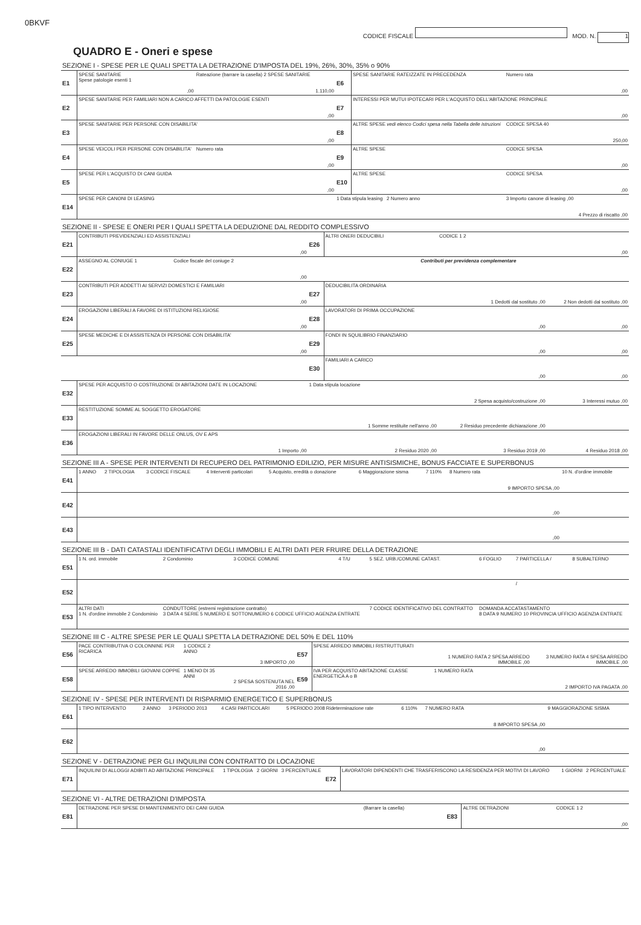0BKVF
CODICE FISCALE MOD. N. 1
QUADRO E - Oneri e spese
SEZIONE I - SPESE PER LE QUALI SPETTA LA DETRAZIONE D'IMPOSTA DEL 19%, 26%, 30%, 35% o 90%
| E1 | SPESE SANITARIE Spese patologie esenti 1 | ,00 | Rateazione (barrare la casella) 2 SPESE SANITARIE | 1.110,00 | E6 | SPESE SANITARIE RATEIZZATE IN PRECEDENZA | Numero rata | ,00 |
| E2 | SPESE SANITARIE PER FAMILIARI NON A CARICO AFFETTI DA PATOLOGIE ESENTI | | | ,00 | E7 | INTERESSI PER MUTUI IPOTECARI PER L'ACQUISTO DELL'ABITAZIONE PRINCIPALE | | ,00 |
| E3 | SPESE SANITARIE PER PERSONE CON DISABILITA' | | | ,00 | E8 | ALTRE SPESE vedi elenco Codici spesa nella Tabella delle istruzioni | CODICE SPESA 40 | 250,00 |
| E4 | SPESE VEICOLI PER PERSONE CON DISABILITA' | | Numero rata | ,00 | E9 | ALTRE SPESE | CODICE SPESA | ,00 |
| E5 | SPESE PER L'ACQUISTO DI CANI GUIDA | | | ,00 | E10 | ALTRE SPESE | CODICE SPESA | ,00 |
| E14 | SPESE PER CANONI DI LEASING | | | | 1 Data stipula leasing 2 Numero anno | | 3 Importo canone di leasing ,00 | 4 Prezzo di riscatto ,00 |
SEZIONE II - SPESE E ONERI PER I QUALI SPETTA LA DEDUZIONE DAL REDDITO COMPLESSIVO
| E21 | CONTRIBUTI PREVIDENZIALI ED ASSISTENZIALI | | ,00 | E26 | ALTRI ONERI DEDUCIBILI | CODICE 1 2 | ,00 |
| E22 | ASSEGNO AL CONIUGE 1 | Codice fiscale del coniuge 2 | ,00 | Contributi per previdenza complementare | | | |
| E23 | CONTRIBUTI PER ADDETTI AI SERVIZI DOMESTICI E FAMILIARI | | ,00 | E27 | DEDUCIBILITA ORDINARIA | 1 Dedotti dal sostituto ,00 | 2 Non dedotti dal sostituto ,00 |
| E24 | EROGAZIONI LIBERALI A FAVORE DI ISTITUZIONI RELIGIOSE | | ,00 | E28 | LAVORATORI DI PRIMA OCCUPAZIONE | ,00 | ,00 |
| E25 | SPESE MEDICHE E DI ASSISTENZA DI PERSONE CON DISABILITA' | | ,00 | E29 | FONDI IN SQUILIBRIO FINANZIARIO | ,00 | ,00 |
| | | | | E30 | FAMILIARI A CARICO | ,00 | ,00 |
| E32 | SPESE PER ACQUISTO O COSTRUZIONE DI ABITAZIONI DATE IN LOCAZIONE | | | 1 Data stipula locazione | | 2 Spesa acquisto/costruzione ,00 | 3 Interessi mutuo ,00 |
| E33 | RESTITUZIONE SOMME AL SOGGETTO EROGATORE | | | 1 Somme restituite nell'anno ,00 | | 2 Residuo precedente dichiarazione ,00 | |
| E36 | EROGAZIONI LIBERALI IN FAVORE DELLE ONLUS, OV E APS | | 1 Importo ,00 | 2 Residuo 2020 ,00 | | 3 Residuo 2019 ,00 | 4 Residuo 2018 ,00 |
SEZIONE III A - SPESE PER INTERVENTI DI RECUPERO DEL PATRIMONIO EDILIZIO, PER MISURE ANTISISMICHE, BONUS FACCIATE E SUPERBONUS
| E41 | 1 ANNO | 2 TIPOLOGIA | 3 CODICE FISCALE | 4 Interventi particolari | 5 Acquisto, eredità o donazione | 6 Maggiorazione sisma | 7 110% | 8 Numero rata | 9 IMPORTO SPESA ,00 | 10 N. d'ordine immobile |
| E42 | | | | | | | | | ,00 | |
| E43 | | | | | | | | | ,00 | |
SEZIONE III B - DATI CATASTALI IDENTIFICATIVI DEGLI IMMOBILI E ALTRI DATI PER FRUIRE DELLA DETRAZIONE
| E51 | 1 N. ord. immobile | 2 Condominio | 3 CODICE COMUNE | 4 T/U | 5 SEZ. URB./COMUNE CATAST. | 6 FOGLIO | 7 PARTICELLA / | 8 SUBALTERNO |
| E52 | | | | | | | / | |
| E53 | ALTRI DATI 1 N. d'ordine immobile 2 Condominio | CONDUTTORE (estremi registrazione contratto) 3 DATA 4 SERIE 5 NUMERO E SOTTONUMERO 6 CODICE UFFICIO AGENZIA ENTRATE | | | 7 CODICE IDENTIFICATIVO DEL CONTRATTO | DOMANDA ACCATASTAMENTO 8 DATA 9 NUMERO 10 PROVINCIA UFFICIO AGENZIA ENTRATE | | |
SEZIONE III C - ALTRE SPESE PER LE QUALI SPETTA LA DETRAZIONE DEL 50% E DEL 110%
| E56 | PACE CONTRIBUTIVA O COLONNINE PER RICARICA | 1 CODICE 2 ANNO | 3 IMPORTO ,00 | E57 | SPESE ARREDO IMMOBILI RISTRUTTURATI | 1 NUMERO RATA 2 SPESA ARREDO IMMOBILE ,00 | 3 NUMERO RATA 4 SPESA ARREDO IMMOBILE ,00 |
| E58 | SPESE ARREDO IMMOBILI GIOVANI COPPIE | 1 MENO DI 35 ANNI | 2 SPESA SOSTENUTA NEL 2016 ,00 | E59 | IVA PER ACQUISTO ABITAZIONE CLASSE ENERGETICA A o B | 1 NUMERO RATA | 2 IMPORTO IVA PAGATA ,00 |
SEZIONE IV - SPESE PER INTERVENTI DI RISPARMIO ENERGETICO E SUPERBONUS
| E61 | 1 TIPO INTERVENTO | 2 ANNO | 3 PERIODO 2013 | 4 CASI PARTICOLARI | 5 PERIODO 2008 Rideterminazione rate | 6 110% | 7 NUMERO RATA | 8 IMPORTO SPESA ,00 | 9 MAGGIORAZIONE SISMA |
| E62 | | | | | | | | ,00 | |
SEZIONE V - DETRAZIONE PER GLI INQUILINI CON CONTRATTO DI LOCAZIONE
| E71 | INQUILINI DI ALLOGGI ADIBITI AD ABITAZIONE PRINCIPALE | 1 TIPOLOGIA | 2 GIORNI | 3 PERCENTUALE | E72 | LAVORATORI DIPENDENTI CHE TRASFERISCONO LA RESIDENZA PER MOTIVI DI LAVORO | 1 GIORNI | 2 PERCENTUALE |
SEZIONE VI - ALTRE DETRAZIONI D'IMPOSTA
| E81 | DETRAZIONE PER SPESE DI MANTENIMENTO DEI CANI GUIDA | (Barrare la casella) | E83 | ALTRE DETRAZIONI | CODICE 1 2 | ,00 |